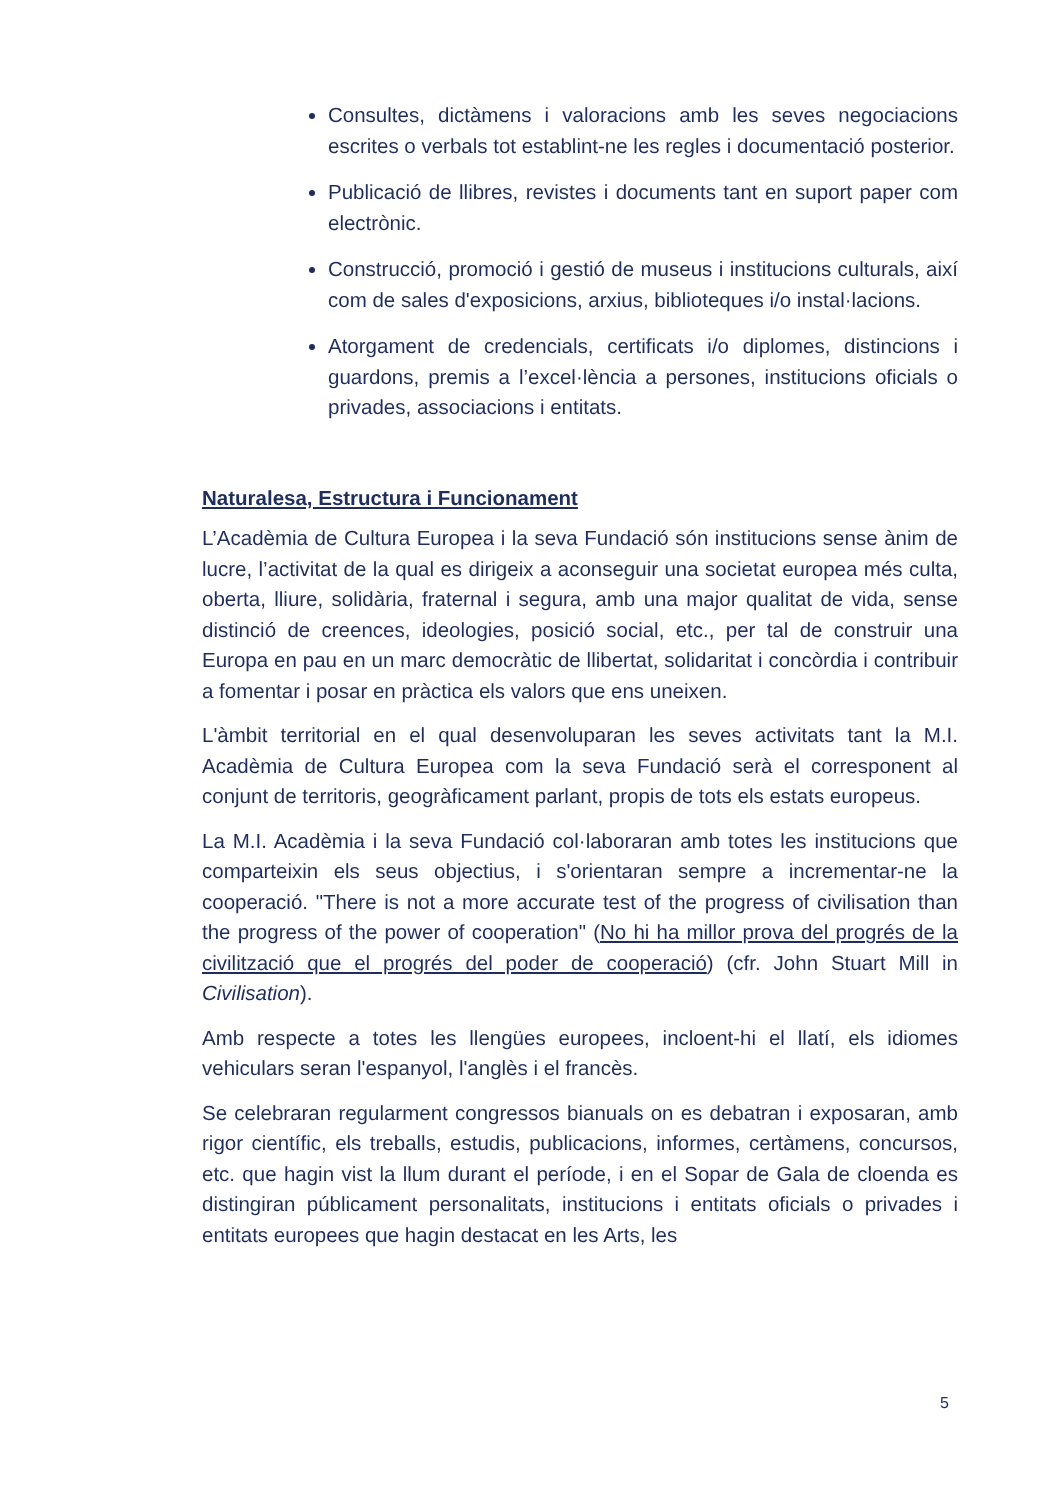Consultes, dictàmens i valoracions amb les seves negociacions escrites o verbals tot establint-ne les regles i documentació posterior.
Publicació de llibres, revistes i documents tant en suport paper com electrònic.
Construcció, promoció i gestió de museus i institucions culturals, així com de sales d'exposicions, arxius, biblioteques i/o instal·lacions.
Atorgament de credencials, certificats i/o diplomes, distincions i guardons, premis a l’excel·lència a persones, institucions oficials o privades, associacions i entitats.
Naturalesa, Estructura i Funcionament
L’Acadèmia de Cultura Europea i la seva Fundació són institucions sense ànim de lucre, l’activitat de la qual es dirigeix a aconseguir una societat europea més culta, oberta, lliure, solidària, fraternal i segura, amb una major qualitat de vida, sense distinció de creences, ideologies, posició social, etc., per tal de construir una Europa en pau en un marc democràtic de llibertat, solidaritat i concòrdia i contribuir a fomentar i posar en pràctica els valors que ens uneixen.
L'àmbit territorial en el qual desenvoluparan les seves activitats tant la M.I. Acadèmia de Cultura Europea com la seva Fundació serà el corresponent al conjunt de territoris, geogràficament parlant, propis de tots els estats europeus.
La M.I. Acadèmia i la seva Fundació col·laboraran amb totes les institucions que comparteixin els seus objectius, i s'orientaran sempre a incrementar-ne la cooperació. "There is not a more accurate test of the progress of civilisation than the progress of the power of cooperation" (No hi ha millor prova del progrés de la civilització que el progrés del poder de cooperació) (cfr. John Stuart Mill in Civilisation).
Amb respecte a totes les llengües europees, incloent-hi el llatí, els idiomes vehiculars seran l'espanyol, l'anglès i el francès.
Se celebraran regularment congressos bianuals on es debatran i exposaran, amb rigor científic, els treballs, estudis, publicacions, informes, certàmens, concursos, etc. que hagin vist la llum durant el període, i en el Sopar de Gala de cloenda es distingiran públicament personalitats, institucions i entitats oficials o privades i entitats europees que hagin destacat en les Arts, les
5